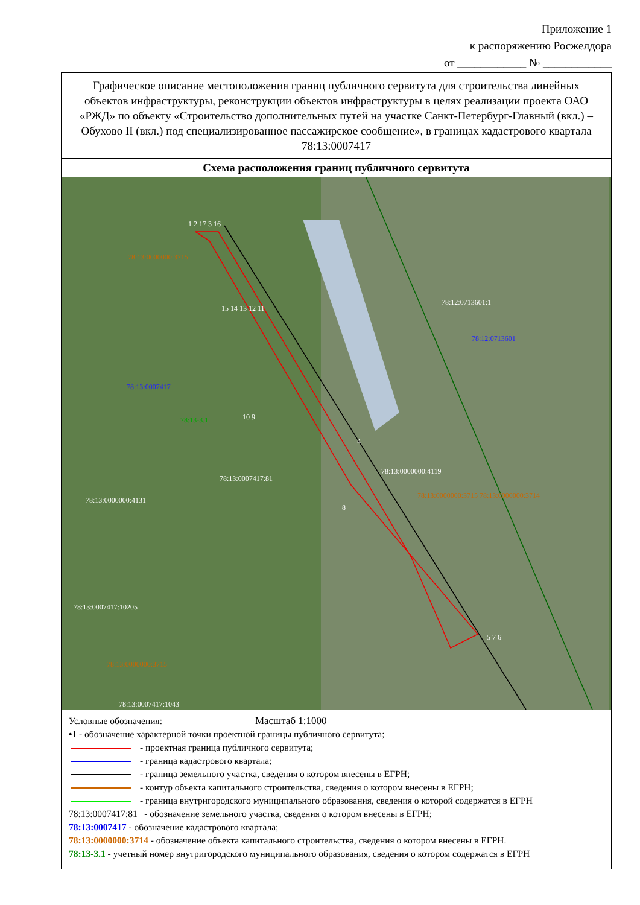Приложение 1
к распоряжению Росжелдора
от ____________ № ____________
Графическое описание местоположения границ публичного сервитута для строительства линейных объектов инфраструктуры, реконструкции объектов инфраструктуры в целях реализации проекта ОАО «РЖД» по объекту «Строительство дополнительных путей на участке Санкт-Петербург-Главный (вкл.) – Обухово II (вкл.) под специализированное пассажирское сообщение», в границах кадастрового квартала 78:13:0007417
Схема расположения границ публичного сервитута
1 2 17 3 16
78:13:0000000:3715
78:12:0713601:1
78:12:0713601
15 14 13 12 11
78:13:0007417
78:13-3.1 10 9
4
78:13:0000000:4119
78:13:0007417:81
78:13:0000000:3715 78:13:0000000:3714
78:13:0000000:4131
8
78:13:0007417:10205
5 7 6
78:13:0000000:3715
78:13:0007417:1043
Условные обозначения: Масштаб 1:1000
•1 - обозначение характерной точки проектной границы публичного сервитута;
- проектная граница публичного сервитута;
- граница кадастрового квартала;
- граница земельного участка, сведения о котором внесены в ЕГРН;
- контур объекта капитального строительства, сведения о котором внесены в ЕГРН;
- граница внутригородского муниципального образования, сведения о которой содержатся в ЕГРН
78:13:0007417:81 - обозначение земельного участка, сведения о котором внесены в ЕГРН;
78:13:0007417 - обозначение кадастрового квартала;
78:13:0000000:3714 - обозначение объекта капитального строительства, сведения о котором внесены в ЕГРН.
78:13-3.1 - учетный номер внутригородского муниципального образования, сведения о котором содержатся в ЕГРН